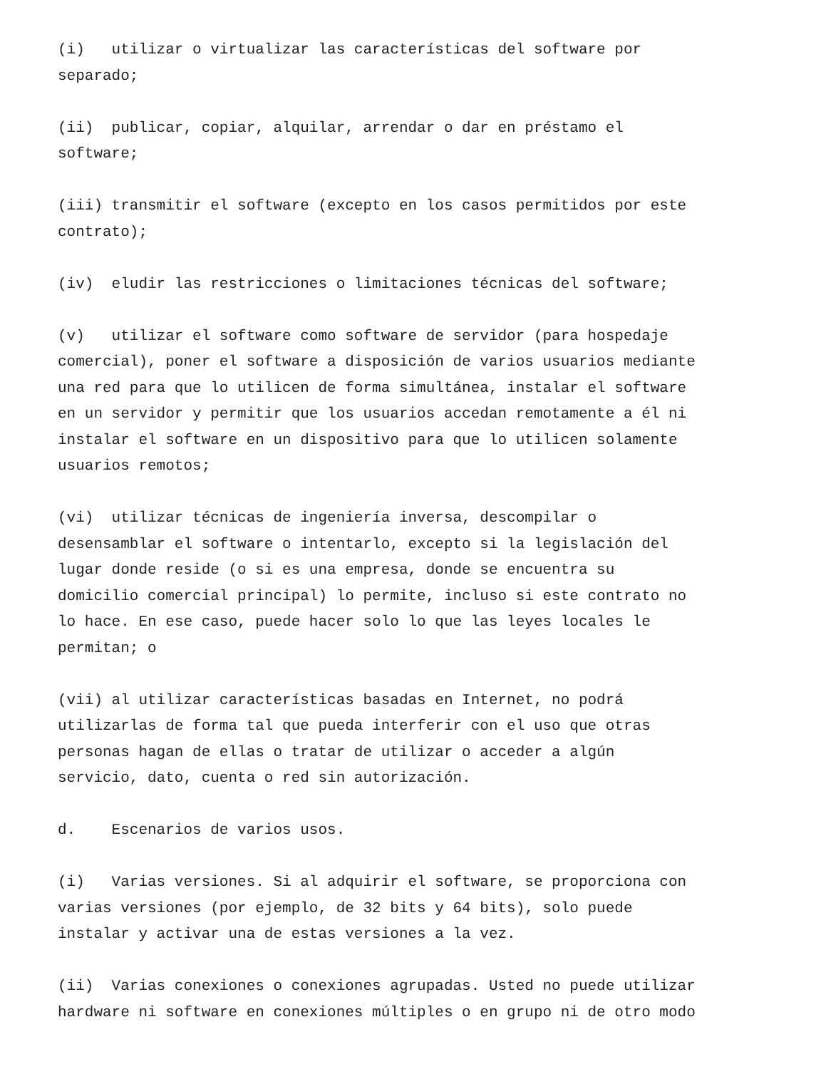(i) utilizar o virtualizar las características del software por separado;
(ii) publicar, copiar, alquilar, arrendar o dar en préstamo el software;
(iii) transmitir el software (excepto en los casos permitidos por este contrato);
(iv) eludir las restricciones o limitaciones técnicas del software;
(v) utilizar el software como software de servidor (para hospedaje comercial), poner el software a disposición de varios usuarios mediante una red para que lo utilicen de forma simultánea, instalar el software en un servidor y permitir que los usuarios accedan remotamente a él ni instalar el software en un dispositivo para que lo utilicen solamente usuarios remotos;
(vi) utilizar técnicas de ingeniería inversa, descompilar o desensamblar el software o intentarlo, excepto si la legislación del lugar donde reside (o si es una empresa, donde se encuentra su domicilio comercial principal) lo permite, incluso si este contrato no lo hace. En ese caso, puede hacer solo lo que las leyes locales le permitan; o
(vii) al utilizar características basadas en Internet, no podrá utilizarlas de forma tal que pueda interferir con el uso que otras personas hagan de ellas o tratar de utilizar o acceder a algún servicio, dato, cuenta o red sin autorización.
d. Escenarios de varios usos.
(i) Varias versiones. Si al adquirir el software, se proporciona con varias versiones (por ejemplo, de 32 bits y 64 bits), solo puede instalar y activar una de estas versiones a la vez.
(ii) Varias conexiones o conexiones agrupadas. Usted no puede utilizar hardware ni software en conexiones múltiples o en grupo ni de otro modo